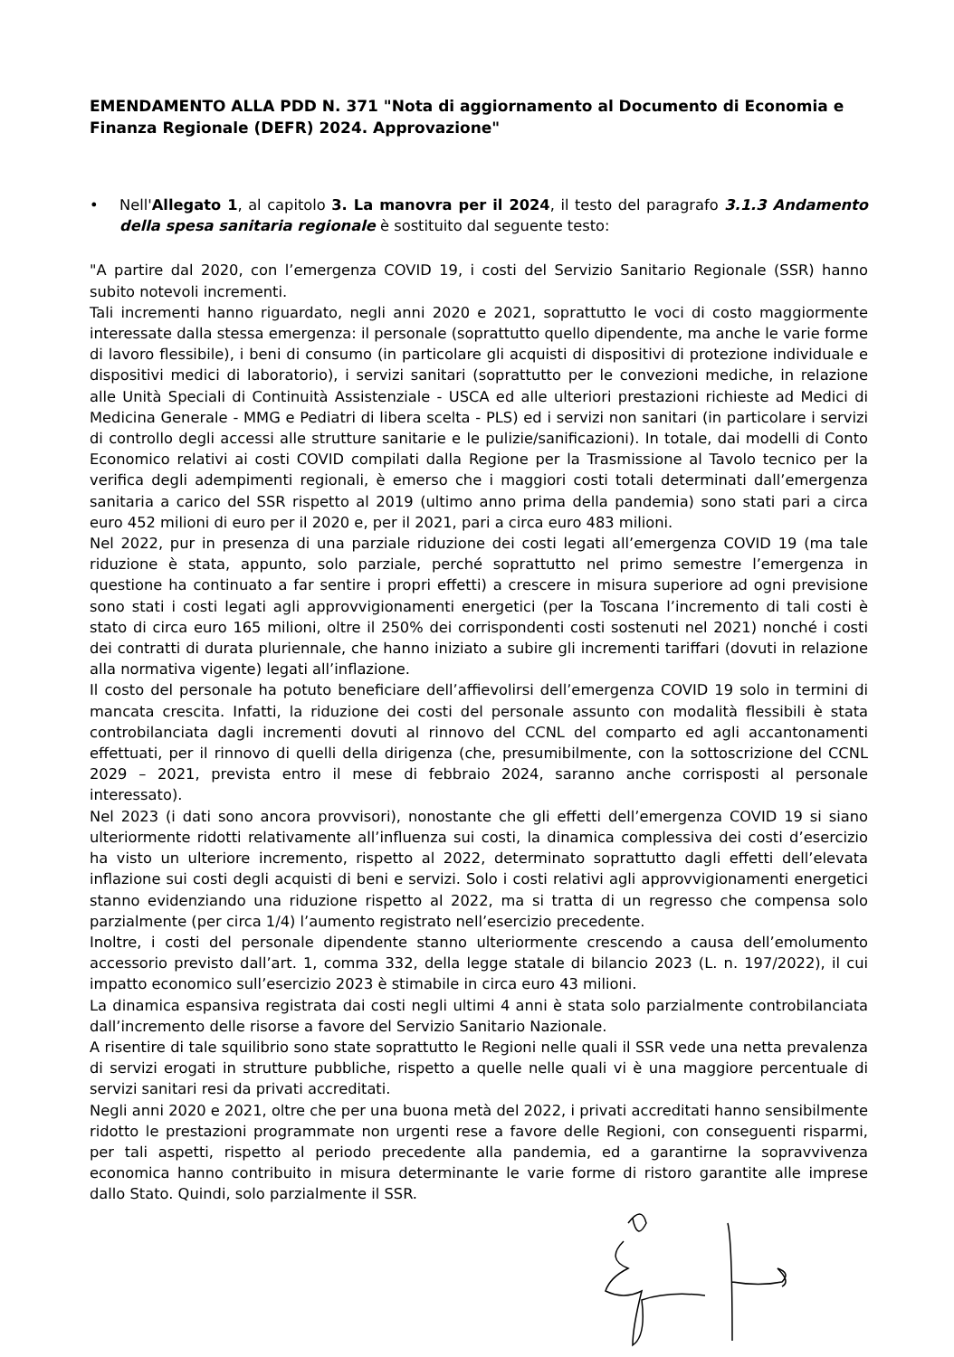EMENDAMENTO ALLA PDD N. 371 "Nota di aggiornamento al Documento di Economia e Finanza Regionale (DEFR) 2024. Approvazione"
• Nell'Allegato 1, al capitolo 3. La manovra per il 2024, il testo del paragrafo 3.1.3 Andamento della spesa sanitaria regionale è sostituito dal seguente testo:
"A partire dal 2020, con l’emergenza COVID 19, i costi del Servizio Sanitario Regionale (SSR) hanno subito notevoli incrementi.
Tali incrementi hanno riguardato, negli anni 2020 e 2021, soprattutto le voci di costo maggiormente interessate dalla stessa emergenza: il personale (soprattutto quello dipendente, ma anche le varie forme di lavoro flessibile), i beni di consumo (in particolare gli acquisti di dispositivi di protezione individuale e dispositivi medici di laboratorio), i servizi sanitari (soprattutto per le convezioni mediche, in relazione alle Unità Speciali di Continuità Assistenziale - USCA ed alle ulteriori prestazioni richieste ad Medici di Medicina Generale - MMG e Pediatri di libera scelta - PLS) ed i servizi non sanitari (in particolare i servizi di controllo degli accessi alle strutture sanitarie e le pulizie/sanificazioni). In totale, dai modelli di Conto Economico relativi ai costi COVID compilati dalla Regione per la Trasmissione al Tavolo tecnico per la verifica degli adempimenti regionali, è emerso che i maggiori costi totali determinati dall’emergenza sanitaria a carico del SSR rispetto al 2019 (ultimo anno prima della pandemia) sono stati pari a circa euro 452 milioni di euro per il 2020 e, per il 2021, pari a circa euro 483 milioni.
Nel 2022, pur in presenza di una parziale riduzione dei costi legati all’emergenza COVID 19 (ma tale riduzione è stata, appunto, solo parziale, perché soprattutto nel primo semestre l’emergenza in questione ha continuato a far sentire i propri effetti) a crescere in misura superiore ad ogni previsione sono stati i costi legati agli approvvigionamenti energetici (per la Toscana l’incremento di tali costi è stato di circa euro 165 milioni, oltre il 250% dei corrispondenti costi sostenuti nel 2021) nonché i costi dei contratti di durata pluriennale, che hanno iniziato a subire gli incrementi tariffari (dovuti in relazione alla normativa vigente) legati all’inflazione.
Il costo del personale ha potuto beneficiare dell’affievolirsi dell’emergenza COVID 19 solo in termini di mancata crescita. Infatti, la riduzione dei costi del personale assunto con modalità flessibili è stata controbilanciata dagli incrementi dovuti al rinnovo del CCNL del comparto ed agli accantonamenti effettuati, per il rinnovo di quelli della dirigenza (che, presumibilmente, con la sottoscrizione del CCNL 2029 – 2021, prevista entro il mese di febbraio 2024, saranno anche corrisposti al personale interessato).
Nel 2023 (i dati sono ancora provvisori), nonostante che gli effetti dell’emergenza COVID 19 si siano ulteriormente ridotti relativamente all’influenza sui costi, la dinamica complessiva dei costi d’esercizio ha visto un ulteriore incremento, rispetto al 2022, determinato soprattutto dagli effetti dell’elevata inflazione sui costi degli acquisti di beni e servizi. Solo i costi relativi agli approvvigionamenti energetici stanno evidenziando una riduzione rispetto al 2022, ma si tratta di un regresso che compensa solo parzialmente (per circa 1/4) l’aumento registrato nell’esercizio precedente.
Inoltre, i costi del personale dipendente stanno ulteriormente crescendo a causa dell’emolumento accessorio previsto dall’art. 1, comma 332, della legge statale di bilancio 2023 (L. n. 197/2022), il cui impatto economico sull’esercizio 2023 è stimabile in circa euro 43 milioni.
La dinamica espansiva registrata dai costi negli ultimi 4 anni è stata solo parzialmente controbilanciata dall’incremento delle risorse a favore del Servizio Sanitario Nazionale.
A risentire di tale squilibrio sono state soprattutto le Regioni nelle quali il SSR vede una netta prevalenza di servizi erogati in strutture pubbliche, rispetto a quelle nelle quali vi è una maggiore percentuale di servizi sanitari resi da privati accreditati.
Negli anni 2020 e 2021, oltre che per una buona metà del 2022, i privati accreditati hanno sensibilmente ridotto le prestazioni programmate non urgenti rese a favore delle Regioni, con conseguenti risparmi, per tali aspetti, rispetto al periodo precedente alla pandemia, ed a garantirne la sopravvivenza economica hanno contribuito in misura determinante le varie forme di ristoro garantite alle imprese dallo Stato. Quindi, solo parzialmente il SSR.